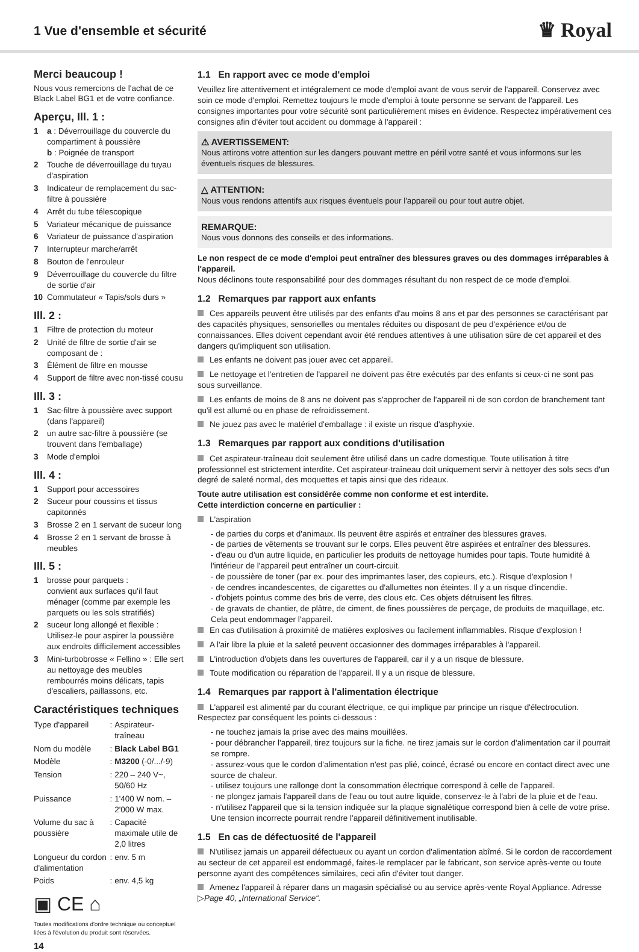1 Vue d'ensemble et sécurité
♛ Royal
Merci beaucoup !
Nous vous remercions de l'achat de ce Black Label BG1 et de votre confiance.
Aperçu, Ill. 1 :
1 a : Déverrouillage du couvercle du compartiment à poussière
b : Poignée de transport
2 Touche de déverrouillage du tuyau d'aspiration
3 Indicateur de remplacement du sac-filtre à poussière
4 Arrêt du tube télescopique
5 Variateur mécanique de puissance
6 Variateur de puissance d'aspiration
7 Interrupteur marche/arrêt
8 Bouton de l'enrouleur
9 Déverrouillage du couvercle du filtre de sortie d'air
10 Commutateur « Tapis/sols durs »
Ill. 2 :
1 Filtre de protection du moteur
2 Unité de filtre de sortie d'air se composant de :
3 Élément de filtre en mousse
4 Support de filtre avec non-tissé cousu
Ill. 3 :
1 Sac-filtre à poussière avec support (dans l'appareil)
2 un autre sac-filtre à poussière (se trouvent dans l'emballage)
3 Mode d'emploi
Ill. 4 :
1 Support pour accessoires
2 Suceur pour coussins et tissus capitonnés
3 Brosse 2 en 1 servant de suceur long
4 Brosse 2 en 1 servant de brosse à meubles
Ill. 5 :
1 brosse pour parquets :
convient aux surfaces qu'il faut ménager (comme par exemple les parquets ou les sols stratifiés)
2 suceur long allongé et flexible : Utilisez-le pour aspirer la poussière aux endroits difficilement accessibles
3 Mini-turbobrosse « Fellino » : Elle sert au nettoyage des meubles rembourrés moins délicats, tapis d'escaliers, paillassons, etc.
Caractéristiques techniques
| Type d'appareil | : | Aspirateur-traîneau |
| Nom du modèle | : | Black Label BG1 |
| Modèle | : | M3200 (-0/.../-9) |
| Tension | : | 220 – 240 V~, 50/60 Hz |
| Puissance | : | 1'400 W nom. – 2'000 W max. |
| Volume du sac à poussière | : | Capacité maximale utile de 2,0 litres |
| Longueur du cordon d'alimentation | : | env. 5 m |
| Poids | : | env. 4,5 kg |
▣ CE ⌂
Toutes modifications d'ordre technique ou conceptuel liées à l'évolution du produit sont réservées.
14
1.1 En rapport avec ce mode d'emploi
Veuillez lire attentivement et intégralement ce mode d'emploi avant de vous servir de l'appareil. Conservez avec soin ce mode d'emploi. Remettez toujours le mode d'emploi à toute personne se servant de l'appareil. Les consignes importantes pour votre sécurité sont particulièrement mises en évidence. Respectez impérativement ces consignes afin d'éviter tout accident ou dommage à l'appareil :
⚠ AVERTISSEMENT:
Nous attirons votre attention sur les dangers pouvant mettre en péril votre santé et vous informons sur les éventuels risques de blessures.
△ ATTENTION:
Nous vous rendons attentifs aux risques éventuels pour l'appareil ou pour tout autre objet.
REMARQUE:
Nous vous donnons des conseils et des informations.
Le non respect de ce mode d'emploi peut entraîner des blessures graves ou des dommages irréparables à l'appareil.
Nous déclinons toute responsabilité pour des dommages résultant du non respect de ce mode d'emploi.
1.2 Remarques par rapport aux enfants
Ces appareils peuvent être utilisés par des enfants d'au moins 8 ans et par des personnes se caractérisant par des capacités physiques, sensorielles ou mentales réduites ou disposant de peu d'expérience et/ou de connaissances. Elles doivent cependant avoir été rendues attentives à une utilisation sûre de cet appareil et des dangers qu'impliquent son utilisation.
Les enfants ne doivent pas jouer avec cet appareil.
Le nettoyage et l'entretien de l'appareil ne doivent pas être exécutés par des enfants si ceux-ci ne sont pas sous surveillance.
Les enfants de moins de 8 ans ne doivent pas s'approcher de l'appareil ni de son cordon de branchement tant qu'il est allumé ou en phase de refroidissement.
Ne jouez pas avec le matériel d'emballage : il existe un risque d'asphyxie.
1.3 Remarques par rapport aux conditions d'utilisation
Cet aspirateur-traîneau doit seulement être utilisé dans un cadre domestique. Toute utilisation à titre professionnel est strictement interdite. Cet aspirateur-traîneau doit uniquement servir à nettoyer des sols secs d'un degré de saleté normal, des moquettes et tapis ainsi que des rideaux.
Toute autre utilisation est considérée comme non conforme et est interdite.
Cette interdiction concerne en particulier :
L'aspiration
- de parties du corps et d'animaux. Ils peuvent être aspirés et entraîner des blessures graves.
- de parties de vêtements se trouvant sur le corps. Elles peuvent être aspirées et entraîner des blessures.
- d'eau ou d'un autre liquide, en particulier les produits de nettoyage humides pour tapis. Toute humidité à l'intérieur de l'appareil peut entraîner un court-circuit.
- de poussière de toner (par ex. pour des imprimantes laser, des copieurs, etc.). Risque d'explosion !
- de cendres incandescentes, de cigarettes ou d'allumettes non éteintes. Il y a un risque d'incendie.
- d'objets pointus comme des bris de verre, des clous etc. Ces objets détruisent les filtres.
- de gravats de chantier, de plâtre, de ciment, de fines poussières de perçage, de produits de maquillage, etc. Cela peut endommager l'appareil.
En cas d'utilisation à proximité de matières explosives ou facilement inflammables. Risque d'explosion !
A l'air libre la pluie et la saleté peuvent occasionner des dommages irréparables à l'appareil.
L'introduction d'objets dans les ouvertures de l'appareil, car il y a un risque de blessure.
Toute modification ou réparation de l'appareil. Il y a un risque de blessure.
1.4 Remarques par rapport à l'alimentation électrique
L'appareil est alimenté par du courant électrique, ce qui implique par principe un risque d'électrocution. Respectez par conséquent les points ci-dessous :
- ne touchez jamais la prise avec des mains mouillées.
- pour débrancher l'appareil, tirez toujours sur la fiche. ne tirez jamais sur le cordon d'alimentation car il pourrait se rompre.
- assurez-vous que le cordon d'alimentation n'est pas plié, coincé, écrasé ou encore en contact direct avec une source de chaleur.
- utilisez toujours une rallonge dont la consommation électrique correspond à celle de l'appareil.
- ne plongez jamais l'appareil dans de l'eau ou tout autre liquide, conservez-le à l'abri de la pluie et de l'eau.
- n'utilisez l'appareil que si la tension indiquée sur la plaque signalétique correspond bien à celle de votre prise. Une tension incorrecte pourrait rendre l'appareil définitivement inutilisable.
1.5 En cas de défectuosité de l'appareil
N'utilisez jamais un appareil défectueux ou ayant un cordon d'alimentation abîmé. Si le cordon de raccordement au secteur de cet appareil est endommagé, faites-le remplacer par le fabricant, son service après-vente ou toute personne ayant des compétences similaires, ceci afin d'éviter tout danger.
Amenez l'appareil à réparer dans un magasin spécialisé ou au service après-vente Royal Appliance. Adresse ▷Page 40, „International Service“.